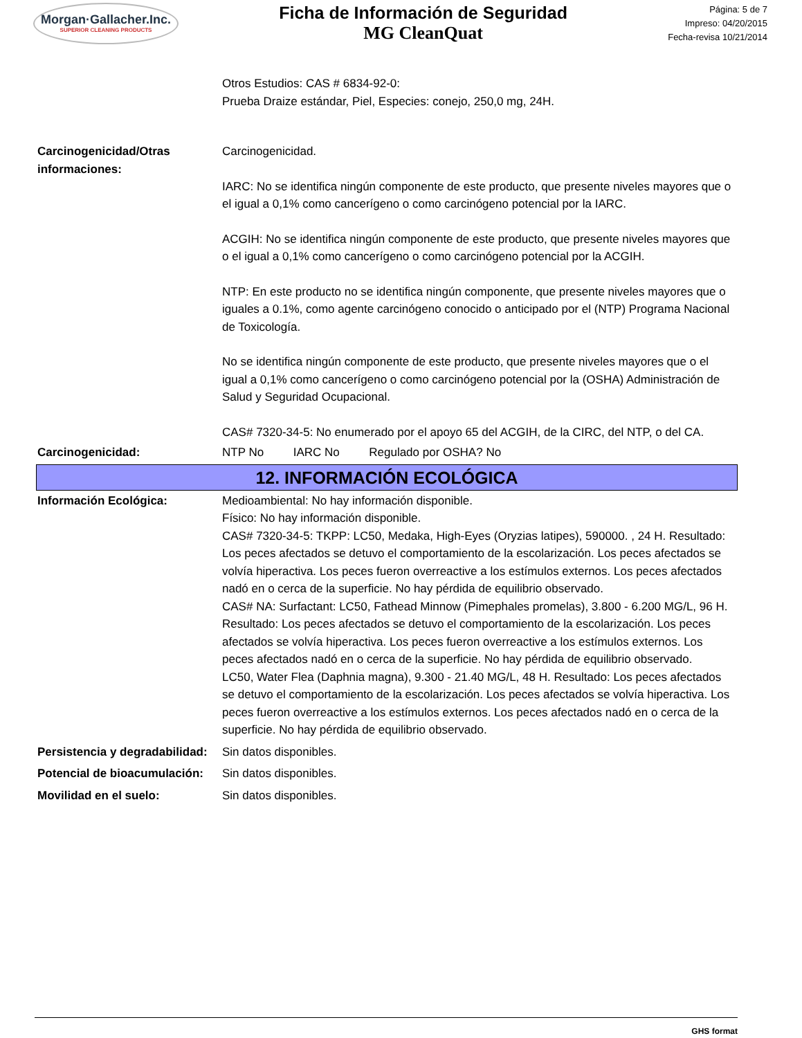Morgan·Gallacher.Inc.
SUPERIOR CLEANING PRODUCTS
Ficha de Información de Seguridad
MG CleanQuat
Página: 5 de 7
Impreso: 04/20/2015
Fecha-revisa 10/21/2014
Otros Estudios: CAS # 6834-92-0:
Prueba Draize estándar, Piel, Especies: conejo, 250,0 mg, 24H.
Carcinogenicidad/Otras informaciones:
Carcinogenicidad.
IARC: No se identifica ningún componente de este producto, que presente niveles mayores que o
el igual a 0,1% como cancerígeno o como carcinógeno potencial por la IARC.
ACGIH: No se identifica ningún componente de este producto, que presente niveles mayores que o el igual a 0,1% como cancerígeno o como carcinógeno potencial por la ACGIH.
NTP: En este producto no se identifica ningún componente, que presente niveles mayores que o iguales a 0.1%, como agente carcinógeno conocido o anticipado por el (NTP) Programa Nacional de Toxicología.
No se identifica ningún componente de este producto, que presente niveles mayores que o el igual a 0,1% como cancerígeno o como carcinógeno potencial por la (OSHA) Administración de Salud y Seguridad Ocupacional.
CAS# 7320-34-5: No enumerado por el apoyo 65 del ACGIH, de la CIRC, del NTP, o del CA.
Carcinogenicidad: NTP No IARC No Regulado por OSHA? No
12. INFORMACIÓN ECOLÓGICA
Información Ecológica: Medioambiental: No hay información disponible.
Físico: No hay información disponible.
CAS# 7320-34-5: TKPP: LC50, Medaka, High-Eyes (Oryzias latipes), 590000. , 24 H. Resultado: Los peces afectados se detuvo el comportamiento de la escolarización. Los peces afectados se volvía hiperactiva. Los peces fueron overreactive a los estímulos externos. Los peces afectados nadó en o cerca de la superficie. No hay pérdida de equilibrio observado.
CAS# NA: Surfactant: LC50, Fathead Minnow (Pimephales promelas), 3.800 - 6.200 MG/L, 96 H. Resultado: Los peces afectados se detuvo el comportamiento de la escolarización. Los peces afectados se volvía hiperactiva. Los peces fueron overreactive a los estímulos externos. Los peces afectados nadó en o cerca de la superficie. No hay pérdida de equilibrio observado.
LC50, Water Flea (Daphnia magna), 9.300 - 21.40 MG/L, 48 H. Resultado: Los peces afectados se detuvo el comportamiento de la escolarización. Los peces afectados se volvía hiperactiva. Los peces fueron overreactive a los estímulos externos. Los peces afectados nadó en o cerca de la superficie. No hay pérdida de equilibrio observado.
Persistencia y degradabilidad:
Sin datos disponibles.
Potencial de bioacumulación:
Sin datos disponibles.
Movilidad en el suelo: Sin datos disponibles.
GHS format